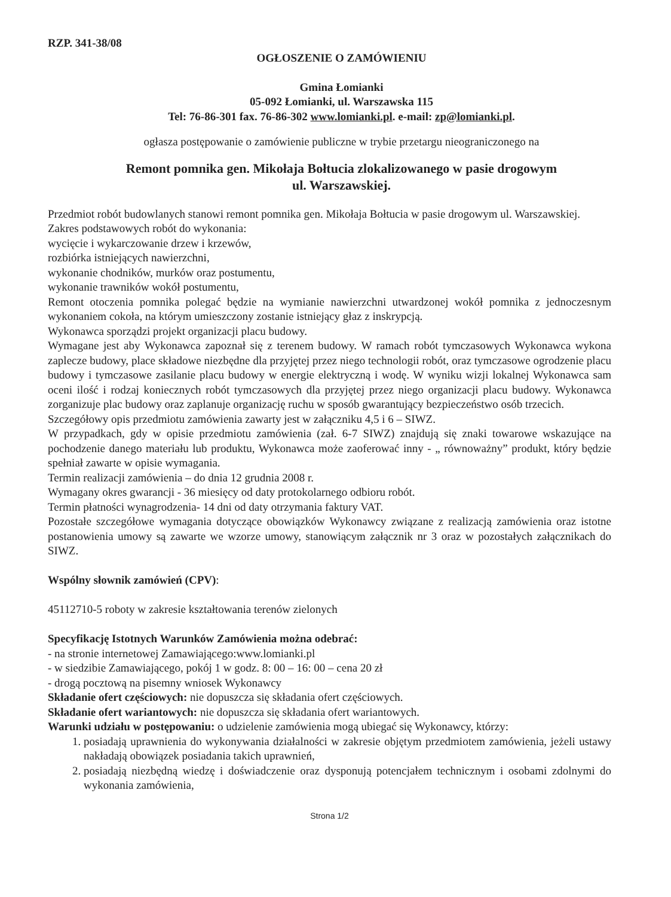RZP. 341-38/08
OGŁOSZENIE O ZAMÓWIENIU
Gmina Łomianki
05-092 Łomianki, ul. Warszawska 115
Tel: 76-86-301 fax. 76-86-302 www.lomianki.pl. e-mail: zp@lomianki.pl.
ogłasza postępowanie o zamówienie publiczne w trybie przetargu nieograniczonego na
Remont pomnika gen. Mikołaja Bołtucia zlokalizowanego w pasie drogowym
ul. Warszawskiej.
Przedmiot robót budowlanych stanowi remont pomnika gen. Mikołaja Bołtucia w pasie drogowym ul. Warszawskiej.
Zakres podstawowych robót do wykonania:
wycięcie i wykarczowanie drzew i krzewów,
rozbiórka istniejących nawierzchni,
wykonanie chodników, murków oraz postumentu,
wykonanie trawników wokół postumentu,
Remont otoczenia pomnika polegać będzie na wymianie nawierzchni utwardzonej wokół pomnika z jednoczesnym wykonaniem cokoła, na którym umieszczony zostanie istniejący głaz z inskrypcją.
Wykonawca sporządzi projekt organizacji placu budowy.
Wymagane jest aby Wykonawca zapoznał się z terenem budowy. W ramach robót tymczasowych Wykonawca wykona zaplecze budowy, place składowe niezbędne dla przyjętej przez niego technologii robót, oraz tymczasowe ogrodzenie placu budowy i tymczasowe zasilanie placu budowy w energie elektryczną i wodę. W wyniku wizji lokalnej Wykonawca sam oceni ilość i rodzaj koniecznych robót tymczasowych dla przyjętej przez niego organizacji placu budowy. Wykonawca zorganizuje plac budowy oraz zaplanuje organizację ruchu w sposób gwarantujący bezpieczeństwo osób trzecich.
Szczegółowy opis przedmiotu zamówienia zawarty jest w załączniku 4,5 i 6 – SIWZ.
W przypadkach, gdy w opisie przedmiotu zamówienia (zał. 6-7 SIWZ) znajdują się znaki towarowe wskazujące na pochodzenie danego materiału lub produktu, Wykonawca może zaoferować inny - „ równoważny” produkt, który będzie spełniał zawarte w opisie wymagania.
Termin realizacji zamówienia – do dnia 12 grudnia 2008 r.
Wymagany okres gwarancji - 36 miesięcy od daty protokolarnego odbioru robót.
Termin płatności wynagrodzenia- 14 dni od daty otrzymania faktury VAT.
Pozostałe szczegółowe wymagania dotyczące obowiązków Wykonawcy związane z realizacją zamówienia oraz istotne postanowienia umowy są zawarte we wzorze umowy, stanowiącym załącznik nr 3 oraz w pozostałych załącznikach do SIWZ.
Wspólny słownik zamówień (CPV):
45112710-5 roboty w zakresie kształtowania terenów zielonych
Specyfikację Istotnych Warunków Zamówienia można odebrać:
- na stronie internetowej Zamawiającego:www.lomianki.pl
- w siedzibie Zamawiającego, pokój 1 w godz. 8: 00 – 16: 00 – cena 20 zł
- drogą pocztową na pisemny wniosek Wykonawcy
Składanie ofert częściowych: nie dopuszcza się składania ofert częściowych.
Składanie ofert wariantowych: nie dopuszcza się składania ofert wariantowych.
Warunki udziału w postępowaniu: o udzielenie zamówienia mogą ubiegać się Wykonawcy, którzy:
1. posiadają uprawnienia do wykonywania działalności w zakresie objętym przedmiotem zamówienia, jeżeli ustawy nakładają obowiązek posiadania takich uprawnień,
2. posiadają niezbędną wiedzę i doświadczenie oraz dysponują potencjałem technicznym i osobami zdolnymi do wykonania zamówienia,
Strona 1/2